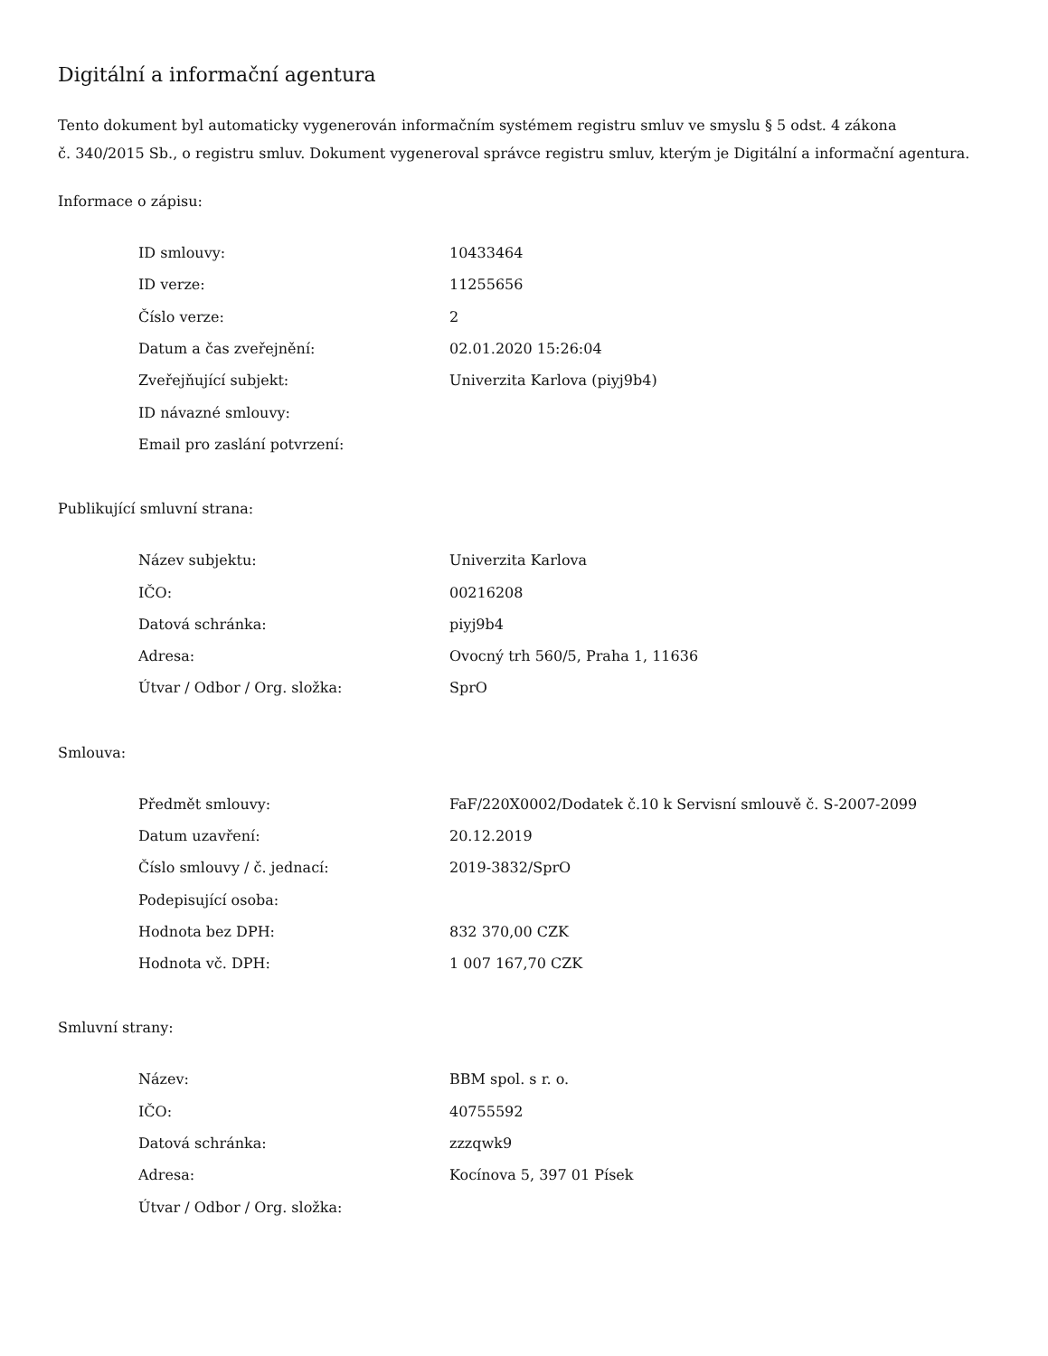Digitální a informační agentura
Tento dokument byl automaticky vygenerován informačním systémem registru smluv ve smyslu § 5 odst. 4 zákona
č. 340/2015 Sb., o registru smluv. Dokument vygeneroval správce registru smluv, kterým je Digitální a informační agentura.
Informace o zápisu:
| ID smlouvy: | 10433464 |
| ID verze: | 11255656 |
| Číslo verze: | 2 |
| Datum a čas zveřejnění: | 02.01.2020 15:26:04 |
| Zveřejňující subjekt: | Univerzita Karlova (piyj9b4) |
| ID návazné smlouvy: | |
| Email pro zaslání potvrzení: | |
Publikující smluvní strana:
| Název subjektu: | Univerzita Karlova |
| IČO: | 00216208 |
| Datová schránka: | piyj9b4 |
| Adresa: | Ovocný trh 560/5, Praha 1, 11636 |
| Útvar / Odbor / Org. složka: | SprO |
Smlouva:
| Předmět smlouvy: | FaF/220X0002/Dodatek č.10 k Servisní smlouvě č. S-2007-2099 |
| Datum uzavření: | 20.12.2019 |
| Číslo smlouvy / č. jednací: | 2019-3832/SprO |
| Podepisující osoba: | |
| Hodnota bez DPH: | 832 370,00 CZK |
| Hodnota vč. DPH: | 1 007 167,70 CZK |
Smluvní strany:
| Název: | BBM spol. s r. o. |
| IČO: | 40755592 |
| Datová schránka: | zzzqwk9 |
| Adresa: | Kocínova 5, 397 01 Písek |
| Útvar / Odbor / Org. složka: | |